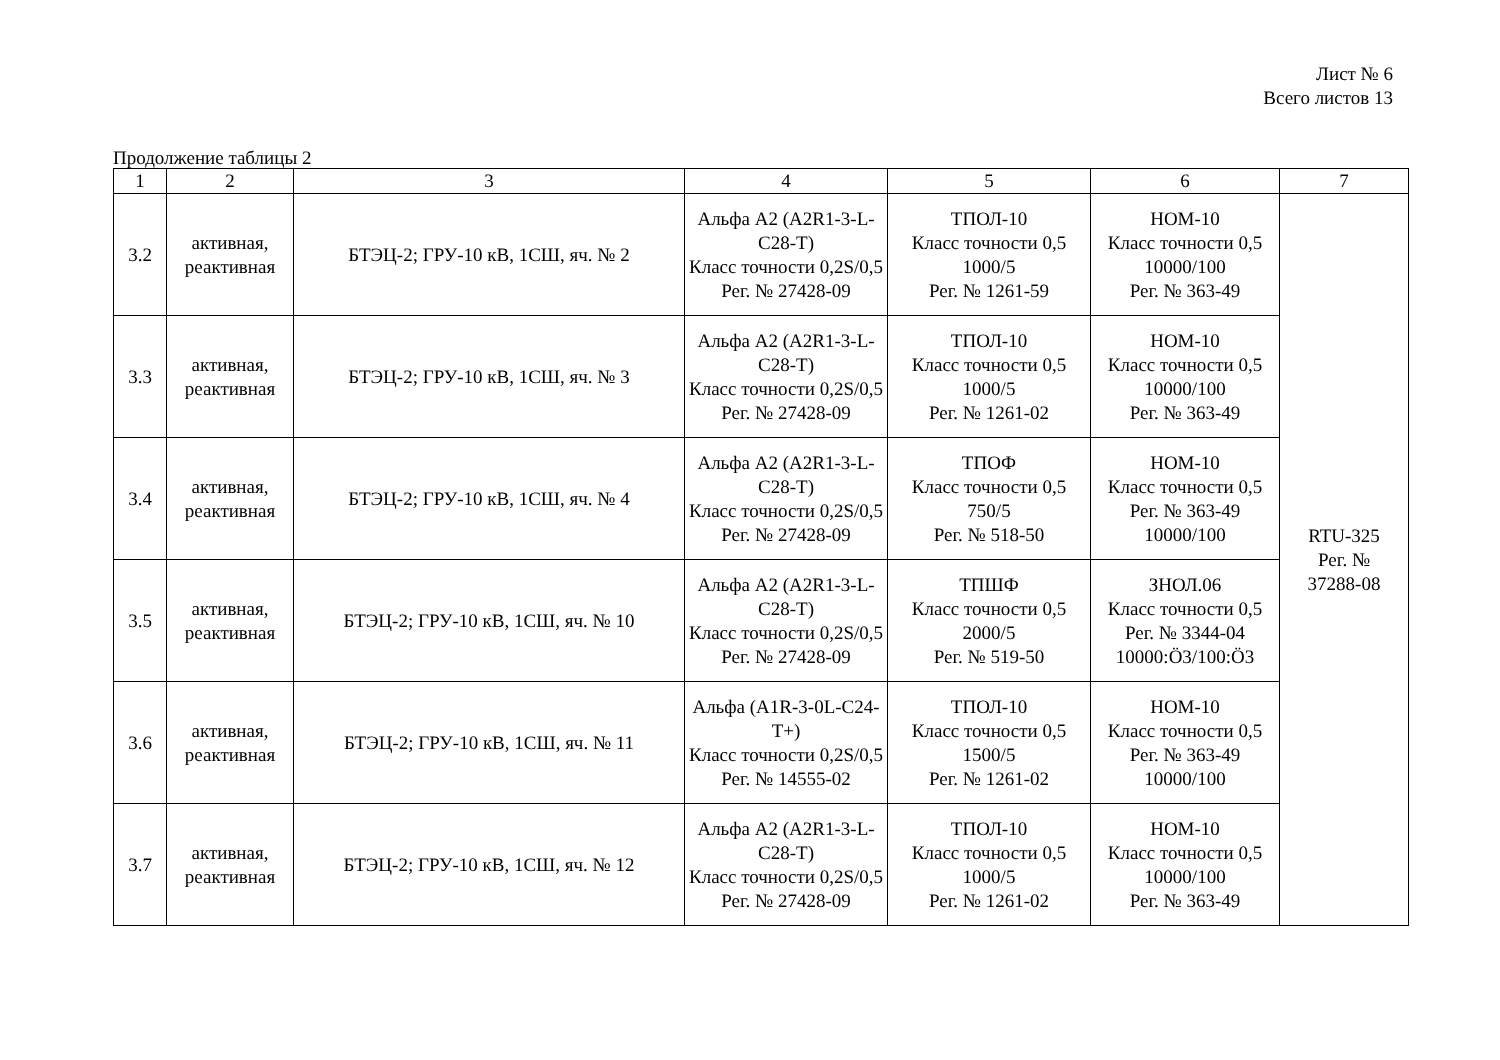Лист № 6
Всего листов 13
Продолжение таблицы 2
| 1 | 2 | 3 | 4 | 5 | 6 | 7 |
| --- | --- | --- | --- | --- | --- | --- |
| 3.2 | активная, реактивная | БТЭЦ-2; ГРУ-10 кВ, 1СШ, яч. № 2 | Альфа А2 (А2R1-3-L-C28-T) Класс точности 0,2S/0,5 Рег. № 27428-09 | ТПОЛ-10 Класс точности 0,5 1000/5 Рег. № 1261-59 | НОМ-10 Класс точности 0,5 10000/100 Рег. № 363-49 | RTU-325 Рег. № 37288-08 |
| 3.3 | активная, реактивная | БТЭЦ-2; ГРУ-10 кВ, 1СШ, яч. № 3 | Альфа А2 (А2R1-3-L-C28-T) Класс точности 0,2S/0,5 Рег. № 27428-09 | ТПОЛ-10 Класс точности 0,5 1000/5 Рег. № 1261-02 | НОМ-10 Класс точности 0,5 10000/100 Рег. № 363-49 | |
| 3.4 | активная, реактивная | БТЭЦ-2; ГРУ-10 кВ, 1СШ, яч. № 4 | Альфа А2 (А2R1-3-L-C28-T) Класс точности 0,2S/0,5 Рег. № 27428-09 | ТПОФ Класс точности 0,5 750/5 Рег. № 518-50 | НОМ-10 Класс точности 0,5 Рег. № 363-49 10000/100 | |
| 3.5 | активная, реактивная | БТЭЦ-2; ГРУ-10 кВ, 1СШ, яч. № 10 | Альфа А2 (А2R1-3-L-C28-T) Класс точности 0,2S/0,5 Рег. № 27428-09 | ТПШФ Класс точности 0,5 2000/5 Рег. № 519-50 | ЗНОЛ.06 Класс точности 0,5 Рег. № 3344-04 10000:Ö3/100:Ö3 | |
| 3.6 | активная, реактивная | БТЭЦ-2; ГРУ-10 кВ, 1СШ, яч. № 11 | Альфа (А1R-3-0L-C24-T+) Класс точности 0,2S/0,5 Рег. № 14555-02 | ТПОЛ-10 Класс точности 0,5 1500/5 Рег. № 1261-02 | НОМ-10 Класс точности 0,5 Рег. № 363-49 10000/100 | |
| 3.7 | активная, реактивная | БТЭЦ-2; ГРУ-10 кВ, 1СШ, яч. № 12 | Альфа А2 (А2R1-3-L-C28-T) Класс точности 0,2S/0,5 Рег. № 27428-09 | ТПОЛ-10 Класс точности 0,5 1000/5 Рег. № 1261-02 | НОМ-10 Класс точности 0,5 10000/100 Рег. № 363-49 | |